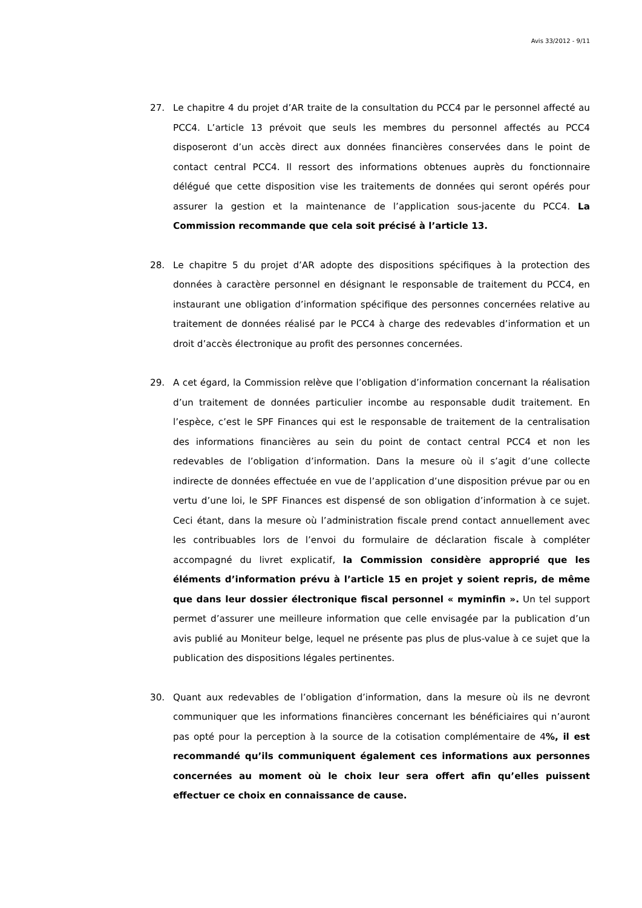Avis 33/2012 - 9/11
27. Le chapitre 4 du projet d’AR traite de la consultation du PCC4 par le personnel affecté au PCC4. L’article 13 prévoit que seuls les membres du personnel affectés au PCC4 disposeront d’un accès direct aux données financières conservées dans le point de contact central PCC4. Il ressort des informations obtenues auprès du fonctionnaire délégué que cette disposition vise les traitements de données qui seront opérés pour assurer la gestion et la maintenance de l’application sous-jacente du PCC4. La Commission recommande que cela soit précisé à l’article 13.
28. Le chapitre 5 du projet d’AR adopte des dispositions spécifiques à la protection des données à caractère personnel en désignant le responsable de traitement du PCC4, en instaurant une obligation d’information spécifique des personnes concernées relative au traitement de données réalisé par le PCC4 à charge des redevables d’information et un droit d’accès électronique au profit des personnes concernées.
29. A cet égard, la Commission relève que l’obligation d’information concernant la réalisation d’un traitement de données particulier incombe au responsable dudit traitement. En l’espèce, c’est le SPF Finances qui est le responsable de traitement de la centralisation des informations financières au sein du point de contact central PCC4 et non les redevables de l’obligation d’information. Dans la mesure où il s’agit d’une collecte indirecte de données effectuée en vue de l’application d’une disposition prévue par ou en vertu d’une loi, le SPF Finances est dispensé de son obligation d’information à ce sujet. Ceci étant, dans la mesure où l’administration fiscale prend contact annuellement avec les contribuables lors de l’envoi du formulaire de déclaration fiscale à compléter accompagné du livret explicatif, la Commission considère approprié que les éléments d’information prévu à l’article 15 en projet y soient repris, de même que dans leur dossier électronique fiscal personnel « myminfin ». Un tel support permet d’assurer une meilleure information que celle envisagée par la publication d’un avis publié au Moniteur belge, lequel ne présente pas plus de plus-value à ce sujet que la publication des dispositions légales pertinentes.
30. Quant aux redevables de l’obligation d’information, dans la mesure où ils ne devront communiquer que les informations financières concernant les bénéficiaires qui n’auront pas opté pour la perception à la source de la cotisation complémentaire de 4%, il est recommandé qu’ils communiquent également ces informations aux personnes concernées au moment où le choix leur sera offert afin qu’elles puissent effectuer ce choix en connaissance de cause.